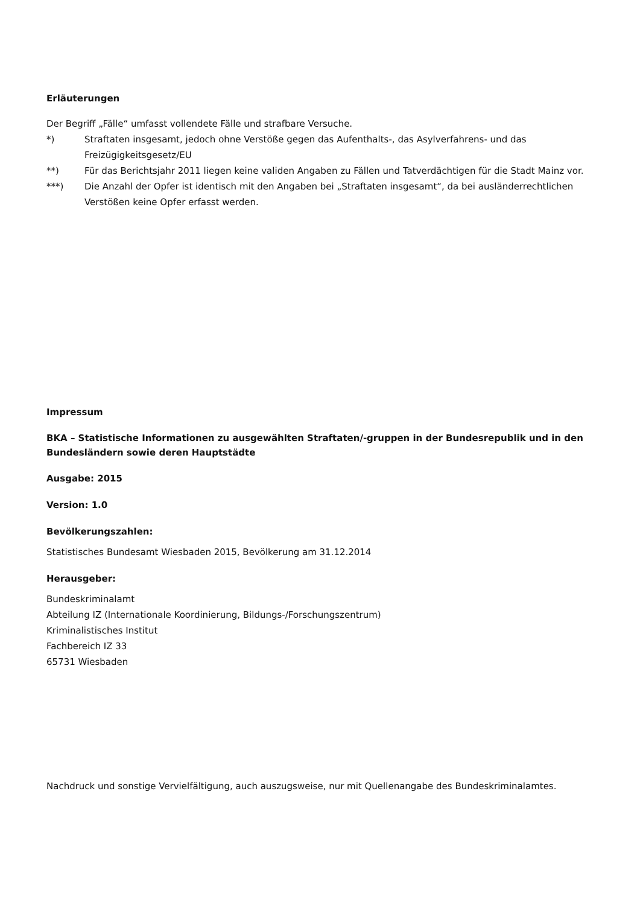Erläuterungen
Der Begriff „Fälle“ umfasst vollendete Fälle und strafbare Versuche.
*) Straftaten insgesamt, jedoch ohne Verstöße gegen das Aufenthalts-, das Asylverfahrens- und das Freizügigkeitsgesetz/EU
**) Für das Berichtsjahr 2011 liegen keine validen Angaben zu Fällen und Tatverdächtigen für die Stadt Mainz vor.
***) Die Anzahl der Opfer ist identisch mit den Angaben bei „Straftaten insgesamt“, da bei ausländerrechtlichen Verstößen keine Opfer erfasst werden.
Impressum
BKA – Statistische Informationen zu ausgewählten Straftaten/-gruppen in der Bundesrepublik und in den Bundesländern sowie deren Hauptstädte
Ausgabe: 2015
Version: 1.0
Bevölkerungszahlen:
Statistisches Bundesamt Wiesbaden 2015, Bevölkerung am 31.12.2014
Herausgeber:
Bundeskriminalamt
Abteilung IZ (Internationale Koordinierung, Bildungs-/Forschungszentrum)
Kriminalistisches Institut
Fachbereich IZ 33
65731 Wiesbaden
Nachdruck und sonstige Vervielfältigung, auch auszugsweise, nur mit Quellenangabe des Bundeskriminalamtes.